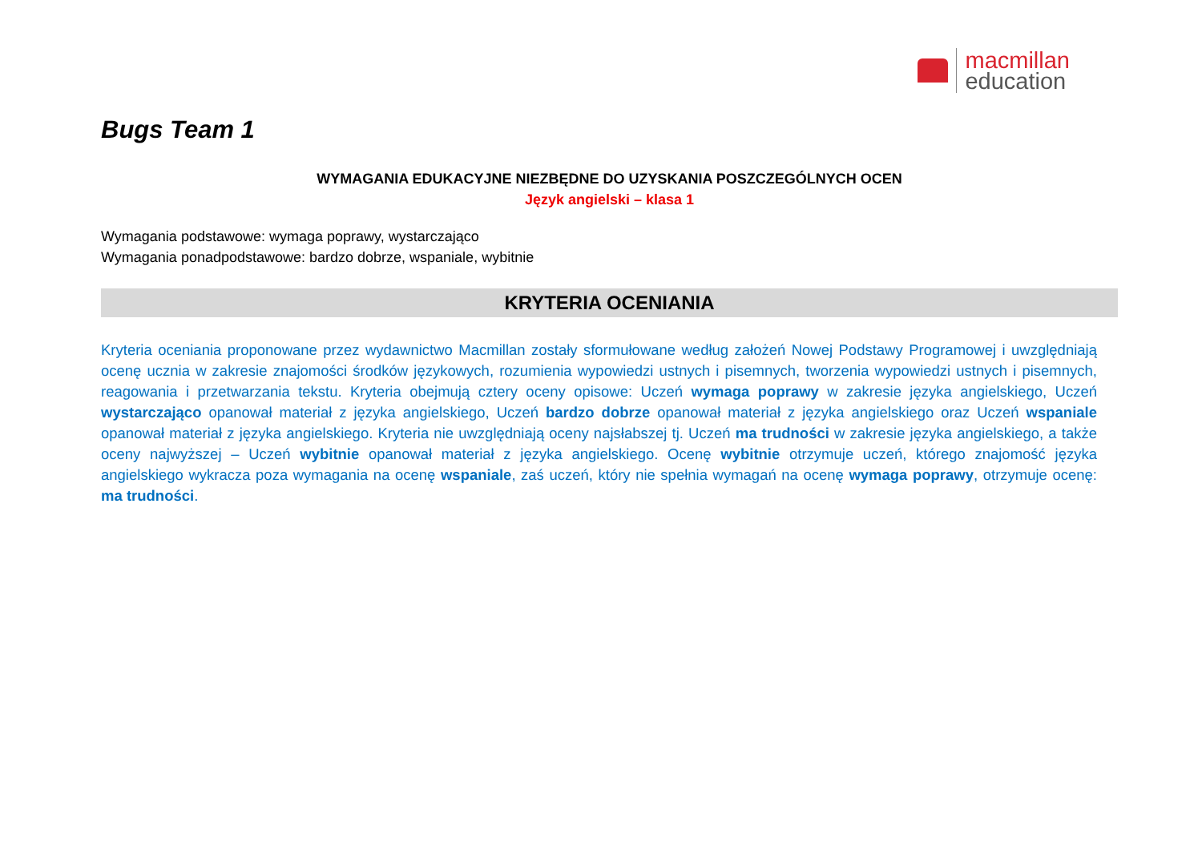macmillan
education
Bugs Team 1
WYMAGANIA EDUKACYJNE NIEZBĘDNE DO UZYSKANIA POSZCZEGÓLNYCH OCEN
Język angielski – klasa 1
Wymagania podstawowe: wymaga poprawy, wystarczająco
Wymagania ponadpodstawowe: bardzo dobrze, wspaniale, wybitnie
KRYTERIA OCENIANIA
Kryteria oceniania proponowane przez wydawnictwo Macmillan zostały sformułowane według założeń Nowej Podstawy Programowej i uwzględniają ocenę ucznia w zakresie znajomości środków językowych, rozumienia wypowiedzi ustnych i pisemnych, tworzenia wypowiedzi ustnych i pisemnych, reagowania i przetwarzania tekstu. Kryteria obejmują cztery oceny opisowe: Uczeń wymaga poprawy w zakresie języka angielskiego, Uczeń wystarczająco opanował materiał z języka angielskiego, Uczeń bardzo dobrze opanował materiał z języka angielskiego oraz Uczeń wspaniale opanował materiał z języka angielskiego. Kryteria nie uwzględniają oceny najsłabszej tj. Uczeń ma trudności w zakresie języka angielskiego, a także oceny najwyższej – Uczeń wybitnie opanował materiał z języka angielskiego. Ocenę wybitnie otrzymuje uczeń, którego znajomość języka angielskiego wykracza poza wymagania na ocenę wspaniale, zaś uczeń, który nie spełnia wymagań na ocenę wymaga poprawy, otrzymuje ocenę: ma trudności.